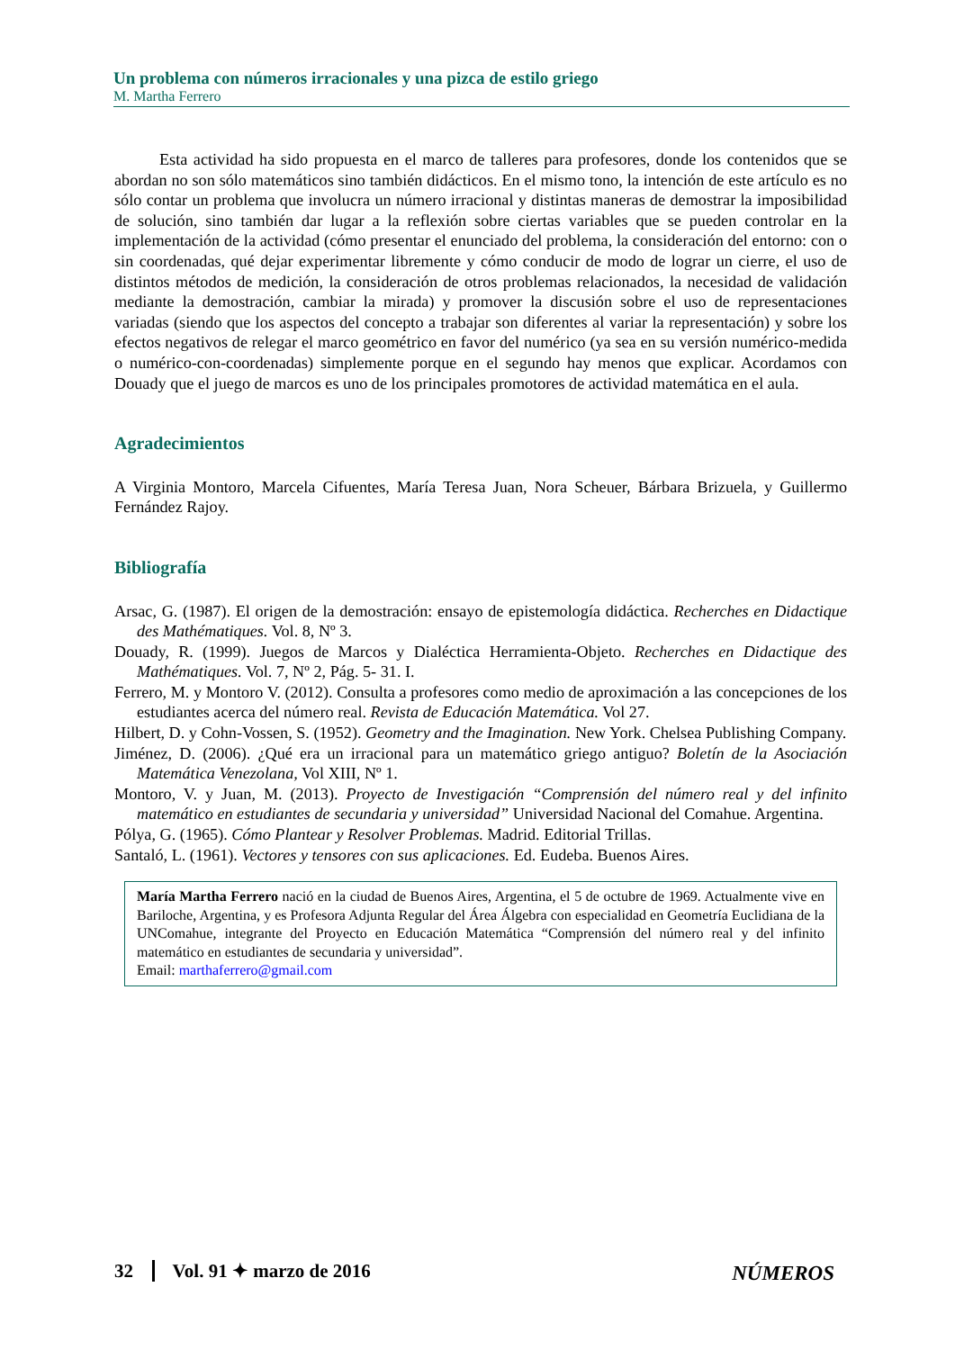Un problema con números irracionales y una pizca de estilo griego
M. Martha Ferrero
Esta actividad ha sido propuesta en el marco de talleres para profesores, donde los contenidos que se abordan no son sólo matemáticos sino también didácticos. En el mismo tono, la intención de este artículo es no sólo contar un problema que involucra un número irracional y distintas maneras de demostrar la imposibilidad de solución, sino también dar lugar a la reflexión sobre ciertas variables que se pueden controlar en la implementación de la actividad (cómo presentar el enunciado del problema, la consideración del entorno: con o sin coordenadas, qué dejar experimentar libremente y cómo conducir de modo de lograr un cierre, el uso de distintos métodos de medición, la consideración de otros problemas relacionados, la necesidad de validación mediante la demostración, cambiar la mirada) y promover la discusión sobre el uso de representaciones variadas (siendo que los aspectos del concepto a trabajar son diferentes al variar la representación) y sobre los efectos negativos de relegar el marco geométrico en favor del numérico (ya sea en su versión numérico-medida o numérico-con-coordenadas) simplemente porque en el segundo hay menos que explicar. Acordamos con Douady que el juego de marcos es uno de los principales promotores de actividad matemática en el aula.
Agradecimientos
A Virginia Montoro, Marcela Cifuentes, María Teresa Juan, Nora Scheuer, Bárbara Brizuela, y Guillermo Fernández Rajoy.
Bibliografía
Arsac, G. (1987). El origen de la demostración: ensayo de epistemología didáctica. Recherches en Didactique des Mathématiques. Vol. 8, Nº 3.
Douady, R. (1999). Juegos de Marcos y Dialéctica Herramienta-Objeto. Recherches en Didactique des Mathématiques. Vol. 7, Nº 2, Pág. 5- 31. I.
Ferrero, M. y Montoro V. (2012). Consulta a profesores como medio de aproximación a las concepciones de los estudiantes acerca del número real. Revista de Educación Matemática. Vol 27.
Hilbert, D. y Cohn-Vossen, S. (1952). Geometry and the Imagination. New York. Chelsea Publishing Company.
Jiménez, D. (2006). ¿Qué era un irracional para un matemático griego antiguo? Boletín de la Asociación Matemática Venezolana, Vol XIII, Nº 1.
Montoro, V. y Juan, M. (2013). Proyecto de Investigación “Comprensión del número real y del infinito matemático en estudiantes de secundaria y universidad” Universidad Nacional del Comahue. Argentina.
Pólya, G. (1965). Cómo Plantear y Resolver Problemas. Madrid. Editorial Trillas.
Santaló, L. (1961). Vectores y tensores con sus aplicaciones. Ed. Eudeba. Buenos Aires.
María Martha Ferrero nació en la ciudad de Buenos Aires, Argentina, el 5 de octubre de 1969. Actualmente vive en Bariloche, Argentina, y es Profesora Adjunta Regular del Área Álgebra con especialidad en Geometría Euclidiana de la UNComahue, integrante del Proyecto en Educación Matemática “Comprensión del número real y del infinito matemático en estudiantes de secundaria y universidad”.
Email: marthaferrero@gmail.com
32 Vol. 91 ✦ marzo de 2016 NÚMEROS